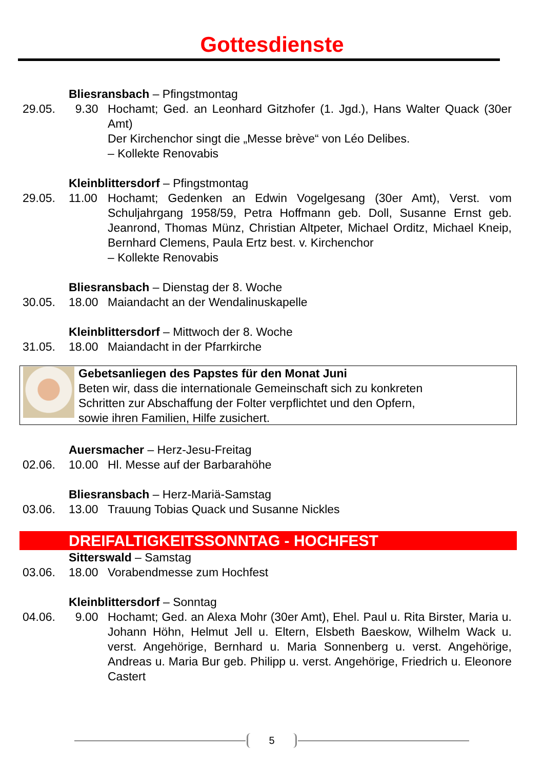Gottesdienste
Bliesransbach – Pfingstmontag
29.05. 9.30 Hochamt; Ged. an Leonhard Gitzhofer (1. Jgd.), Hans Walter Quack (30er Amt)
Der Kirchenchor singt die „Messe brève“ von Léo Delibes.
– Kollekte Renovabis
Kleinblittersdorf – Pfingstmontag
29.05. 11.00 Hochamt; Gedenken an Edwin Vogelgesang (30er Amt), Verst. vom Schuljahrgang 1958/59, Petra Hoffmann geb. Doll, Susanne Ernst geb. Jeanrond, Thomas Münz, Christian Altpeter, Michael Orditz, Michael Kneip, Bernhard Clemens, Paula Ertz best. v. Kirchenchor
– Kollekte Renovabis
Bliesransbach – Dienstag der 8. Woche
30.05. 18.00 Maiandacht an der Wendalinuskapelle
Kleinblittersdorf – Mittwoch der 8. Woche
31.05. 18.00 Maiandacht in der Pfarrkirche
Gebetsanliegen des Papstes für den Monat Juni
Beten wir, dass die internationale Gemeinschaft sich zu konkreten
Schritten zur Abschaffung der Folter verpflichtet und den Opfern,
sowie ihren Familien, Hilfe zusichert.
Auersmacher – Herz-Jesu-Freitag
02.06. 10.00 Hl. Messe auf der Barbarahöhe
Bliesransbach – Herz-Mariä-Samstag
03.06. 13.00 Trauung Tobias Quack und Susanne Nickles
DREIFALTIGKEITSSONNTAG - HOCHFEST
Sitterswald – Samstag
03.06. 18.00 Vorabendmesse zum Hochfest
Kleinblittersdorf – Sonntag
04.06. 9.00 Hochamt; Ged. an Alexa Mohr (30er Amt), Ehel. Paul u. Rita Birster, Maria u. Johann Höhn, Helmut Jell u. Eltern, Elsbeth Baeskow, Wilhelm Wack u. verst. Angehörige, Bernhard u. Maria Sonnenberg u. verst. Angehörige, Andreas u. Maria Bur geb. Philipp u. verst. Angehörige, Friedrich u. Eleonore Castert
5